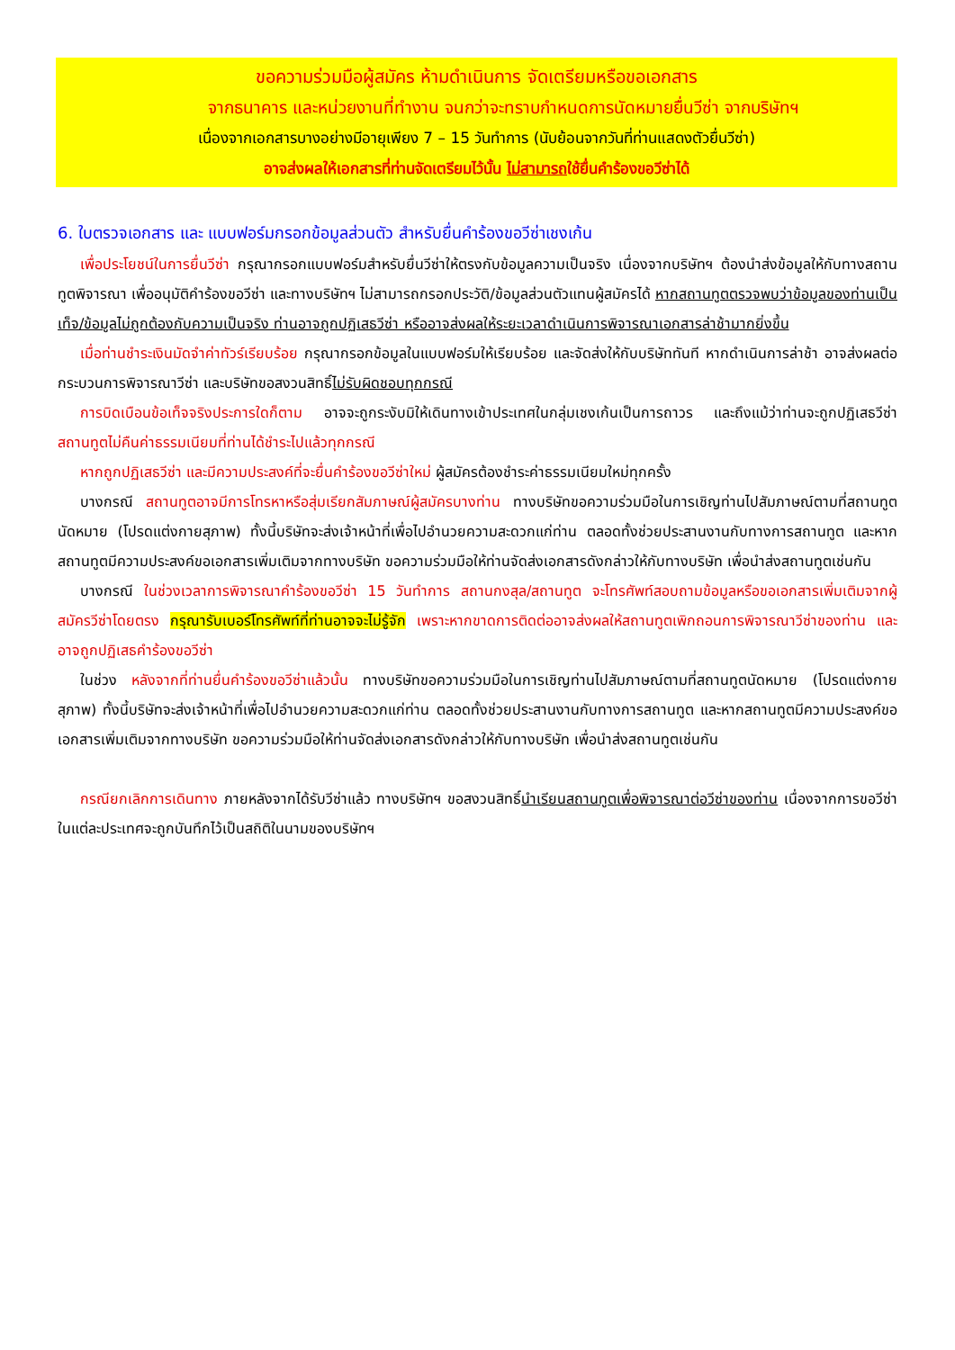ขอความร่วมมือผู้สมัคร ห้ามดำเนินการ จัดเตรียมหรือขอเอกสาร
จากธนาคาร และหน่วยงานที่ทำงาน จนกว่าจะทราบกำหนดการนัดหมายยื่นวีซ่า จากบริษัทฯ
เนื่องจากเอกสารบางอย่างมีอายุเพียง 7 – 15 วันทำการ (นับย้อนจากวันที่ท่านแสดงตัวยื่นวีซ่า)
อาจส่งผลให้เอกสารที่ท่านจัดเตรียมไว้นั้น ไม่สามารถใช้ยื่นคำร้องขอวีซ่าได้
6. ใบตรวจเอกสาร และ แบบฟอร์มกรอกข้อมูลส่วนตัว สำหรับยื่นคำร้องขอวีซ่าเชงเก้น
เพื่อประโยชน์ในการยื่นวีซ่า กรุณากรอกแบบฟอร์มสำหรับยื่นวีซ่าให้ตรงกับข้อมูลความเป็นจริง เนื่องจากบริษัทฯ ต้องนำส่งข้อมูลให้กับทางสถานทูตพิจารณา เพื่ออนุมัติคำร้องขอวีซ่า และทางบริษัทฯ ไม่สามารถกรอกประวัติ/ข้อมูลส่วนตัวแทนผู้สมัครได้ หากสถานทูตตรวจพบว่าข้อมูลของท่านเป็นเท็จ/ข้อมูลไม่ถูกต้องกับความเป็นจริง ท่านอาจถูกปฏิเสธวีซ่า หรืออาจส่งผลให้ระยะเวลาดำเนินการพิจารณาเอกสารล่าช้ามากยิ่งขึ้น
เมื่อท่านชำระเงินมัดจำค่าทัวร์เรียบร้อย กรุณากรอกข้อมูลในแบบฟอร์มให้เรียบร้อย และจัดส่งให้กับบริษัททันที หากดำเนินการล่าช้า อาจส่งผลต่อกระบวนการพิจารณาวีซ่า และบริษัทขอสงวนสิทธิ์ไม่รับผิดชอบทุกกรณี
การบิดเบือนข้อเท็จจริงประการใดก็ตาม อาจจะถูกระงับมิให้เดินทางเข้าประเทศในกลุ่มเชงเก้นเป็นการถาวร และถึงแม้ว่าท่านจะถูกปฏิเสธวีซ่า สถานทูตไม่คืนค่าธรรมเนียมที่ท่านได้ชำระไปแล้วทุกกรณี
หากถูกปฏิเสธวีซ่า และมีความประสงค์ที่จะยื่นคำร้องขอวีซ่าใหม่ ผู้สมัครต้องชำระค่าธรรมเนียมใหม่ทุกครั้ง
บางกรณี สถานทูตอาจมีการโทรหาหรือสุ่มเรียกสัมภาษณ์ผู้สมัครบางท่าน ทางบริษัทขอความร่วมมือในการเชิญท่านไปสัมภาษณ์ตามที่สถานทูตนัดหมาย (โปรดแต่งกายสุภาพ) ทั้งนี้บริษัทจะส่งเจ้าหน้าที่เพื่อไปอำนวยความสะดวกแก่ท่าน ตลอดทั้งช่วยประสานงานกับทางการสถานทูต และหากสถานทูตมีความประสงค์ขอเอกสารเพิ่มเติมจากทางบริษัท ขอความร่วมมือให้ท่านจัดส่งเอกสารดังกล่าวให้กับทางบริษัท เพื่อนำส่งสถานทูตเช่นกัน
บางกรณี ในช่วงเวลาการพิจารณาคำร้องขอวีซ่า 15 วันทำการ สถานกงสุล/สถานทูต จะโทรศัพท์สอบถามข้อมูลหรือขอเอกสารเพิ่มเติมจากผู้สมัครวีซ่าโดยตรง กรุณารับเบอร์โทรศัพท์ที่ท่านอาจจะไม่รู้จัก เพราะหากขาดการติดต่ออาจส่งผลให้สถานทูตเพิกถอนการพิจารณาวีซ่าของท่าน และอาจถูกปฏิเสธคำร้องขอวีซ่า
ในช่วง หลังจากที่ท่านยื่นคำร้องขอวีซ่าแล้วนั้น ทางบริษัทขอความร่วมมือในการเชิญท่านไปสัมภาษณ์ตามที่สถานทูตนัดหมาย (โปรดแต่งกายสุภาพ) ทั้งนี้บริษัทจะส่งเจ้าหน้าที่เพื่อไปอำนวยความสะดวกแก่ท่าน ตลอดทั้งช่วยประสานงานกับทางการสถานทูต และหากสถานทูตมีความประสงค์ขอเอกสารเพิ่มเติมจากทางบริษัท ขอความร่วมมือให้ท่านจัดส่งเอกสารดังกล่าวให้กับทางบริษัท เพื่อนำส่งสถานทูตเช่นกัน
กรณียกเลิกการเดินทาง ภายหลังจากได้รับวีซ่าแล้ว ทางบริษัทฯ ขอสงวนสิทธิ์นำเรียนสถานทูตเพื่อพิจารณาต่อวีซ่าของท่าน เนื่องจากการขอวีซ่าในแต่ละประเทศจะถูกบันทึกไว้เป็นสถิติในนามของบริษัทฯ